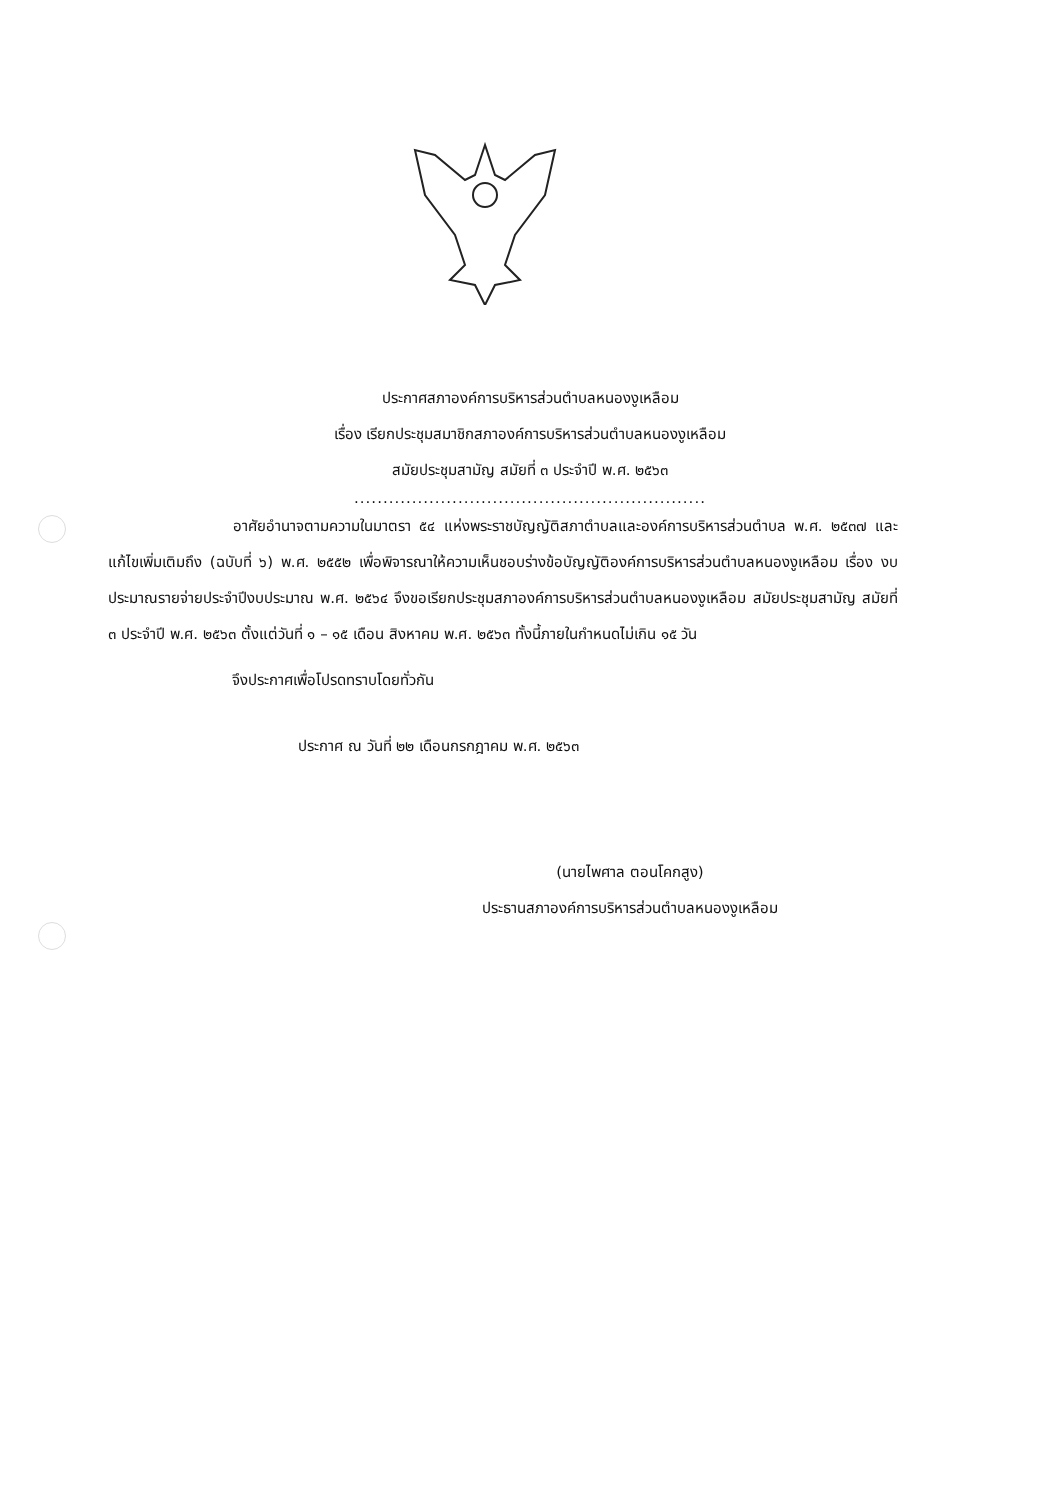ประกาศสภาองค์การบริหารส่วนตำบลหนองงูเหลือม
เรื่อง เรียกประชุมสมาชิกสภาองค์การบริหารส่วนตำบลหนองงูเหลือม
สมัยประชุมสามัญ สมัยที่ ๓ ประจำปี พ.ศ. ๒๕๖๓
.............................................................
อาศัยอำนาจตามความในมาตรา ๕๔ แห่งพระราชบัญญัติสภาตำบลและองค์การบริหารส่วนตำบล พ.ศ. ๒๕๓๗ และแก้ไขเพิ่มเติมถึง (ฉบับที่ ๖) พ.ศ. ๒๕๕๒ เพื่อพิจารณาให้ความเห็นชอบร่างข้อบัญญัติองค์การบริหารส่วนตำบลหนองงูเหลือม เรื่อง งบประมาณรายจ่ายประจำปีงบประมาณ พ.ศ. ๒๕๖๔ จึงขอเรียกประชุมสภาองค์การบริหารส่วนตำบลหนองงูเหลือม สมัยประชุมสามัญ สมัยที่ ๓ ประจำปี พ.ศ. ๒๕๖๓ ตั้งแต่วันที่ ๑ – ๑๕ เดือน สิงหาคม พ.ศ. ๒๕๖๓ ทั้งนี้ภายในกำหนดไม่เกิน ๑๕ วัน
จึงประกาศเพื่อโปรดทราบโดยทั่วกัน
ประกาศ ณ วันที่ ๒๒ เดือนกรกฎาคม พ.ศ. ๒๕๖๓
(นายไพศาล ตอนโคกสูง)
ประธานสภาองค์การบริหารส่วนตำบลหนองงูเหลือม